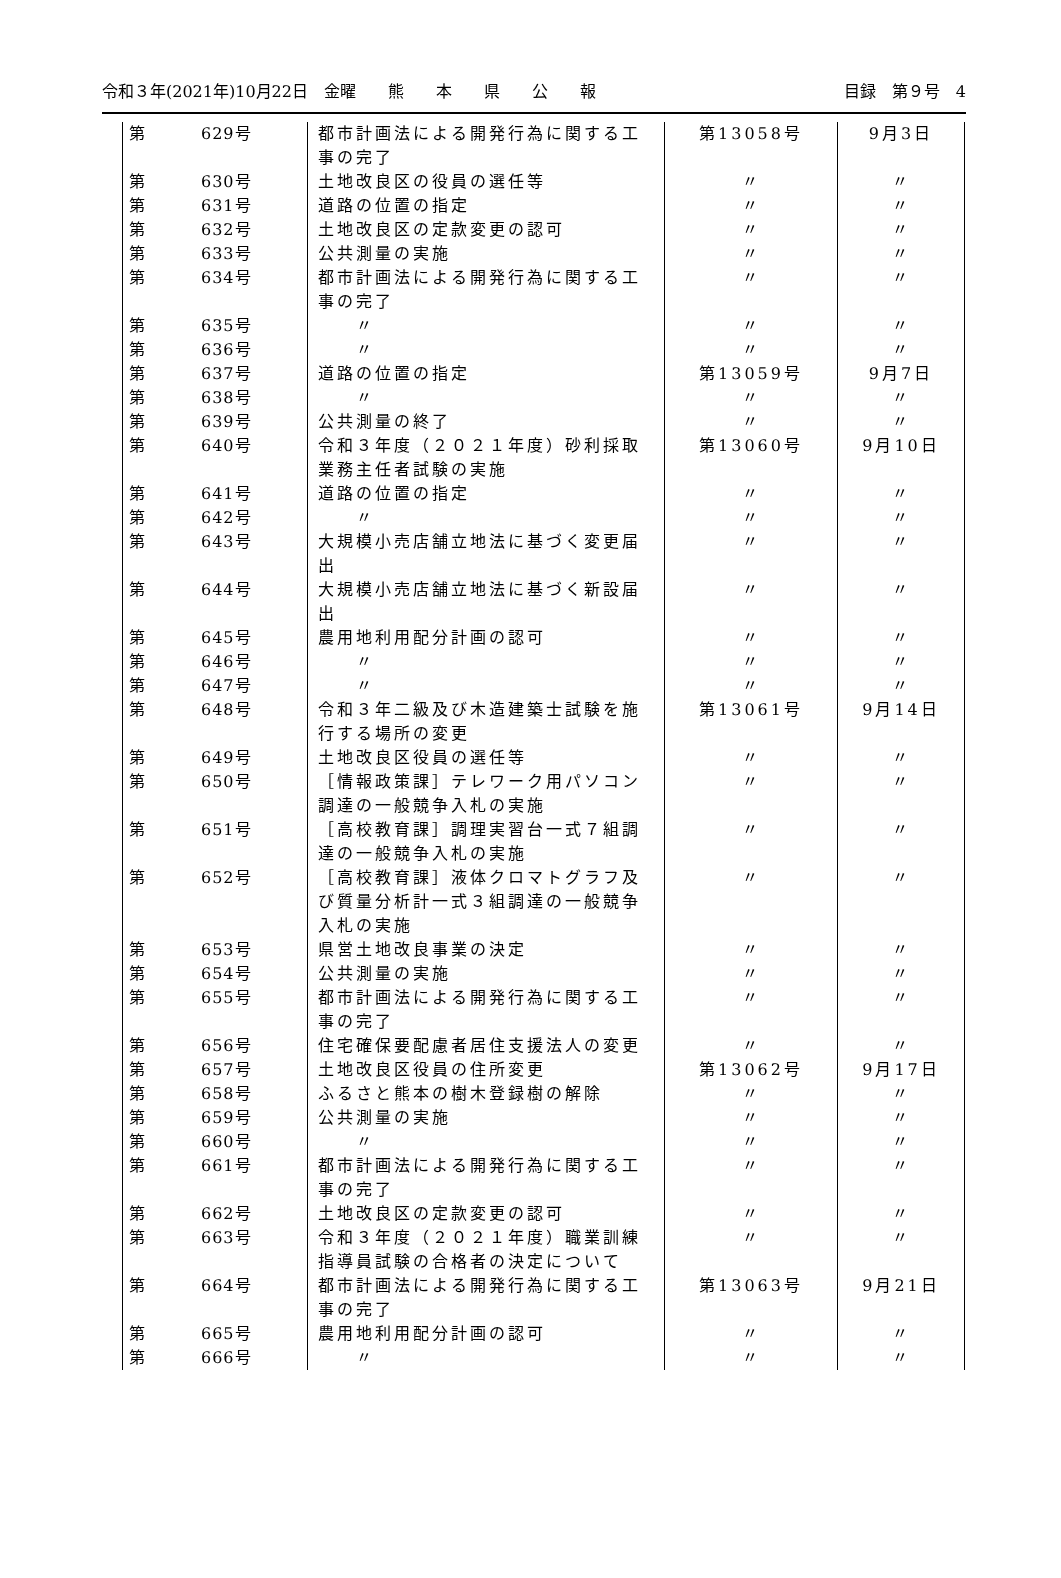令和３年(2021年)10月22日　金曜　　熊　　本　　県　　公　　報 目録　第９号　4
| 第 | 629号 | 都市計画法による開発行為に関する工事の完了 | 第13058号 | 9月3日 |
| 第 | 630号 | 土地改良区の役員の選任等 | 〃 | 〃 |
| 第 | 631号 | 道路の位置の指定 | 〃 | 〃 |
| 第 | 632号 | 土地改良区の定款変更の認可 | 〃 | 〃 |
| 第 | 633号 | 公共測量の実施 | 〃 | 〃 |
| 第 | 634号 | 都市計画法による開発行為に関する工事の完了 | 〃 | 〃 |
| 第 | 635号 | 〃 | 〃 | 〃 |
| 第 | 636号 | 〃 | 〃 | 〃 |
| 第 | 637号 | 道路の位置の指定 | 第13059号 | 9月7日 |
| 第 | 638号 | 〃 | 〃 | 〃 |
| 第 | 639号 | 公共測量の終了 | 〃 | 〃 |
| 第 | 640号 | 令和３年度（２０２１年度）砂利採取業務主任者試験の実施 | 第13060号 | 9月10日 |
| 第 | 641号 | 道路の位置の指定 | 〃 | 〃 |
| 第 | 642号 | 〃 | 〃 | 〃 |
| 第 | 643号 | 大規模小売店舗立地法に基づく変更届出 | 〃 | 〃 |
| 第 | 644号 | 大規模小売店舗立地法に基づく新設届出 | 〃 | 〃 |
| 第 | 645号 | 農用地利用配分計画の認可 | 〃 | 〃 |
| 第 | 646号 | 〃 | 〃 | 〃 |
| 第 | 647号 | 〃 | 〃 | 〃 |
| 第 | 648号 | 令和３年二級及び木造建築士試験を施行する場所の変更 | 第13061号 | 9月14日 |
| 第 | 649号 | 土地改良区役員の選任等 | 〃 | 〃 |
| 第 | 650号 | ［情報政策課］テレワーク用パソコン調達の一般競争入札の実施 | 〃 | 〃 |
| 第 | 651号 | ［高校教育課］調理実習台一式７組調達の一般競争入札の実施 | 〃 | 〃 |
| 第 | 652号 | ［高校教育課］液体クロマトグラフ及び質量分析計一式３組調達の一般競争入札の実施 | 〃 | 〃 |
| 第 | 653号 | 県営土地改良事業の決定 | 〃 | 〃 |
| 第 | 654号 | 公共測量の実施 | 〃 | 〃 |
| 第 | 655号 | 都市計画法による開発行為に関する工事の完了 | 〃 | 〃 |
| 第 | 656号 | 住宅確保要配慮者居住支援法人の変更 | 〃 | 〃 |
| 第 | 657号 | 土地改良区役員の住所変更 | 第13062号 | 9月17日 |
| 第 | 658号 | ふるさと熊本の樹木登録樹の解除 | 〃 | 〃 |
| 第 | 659号 | 公共測量の実施 | 〃 | 〃 |
| 第 | 660号 | 〃 | 〃 | 〃 |
| 第 | 661号 | 都市計画法による開発行為に関する工事の完了 | 〃 | 〃 |
| 第 | 662号 | 土地改良区の定款変更の認可 | 〃 | 〃 |
| 第 | 663号 | 令和３年度（２０２１年度）職業訓練指導員試験の合格者の決定について | 〃 | 〃 |
| 第 | 664号 | 都市計画法による開発行為に関する工事の完了 | 第13063号 | 9月21日 |
| 第 | 665号 | 農用地利用配分計画の認可 | 〃 | 〃 |
| 第 | 666号 | 〃 | 〃 | 〃 |